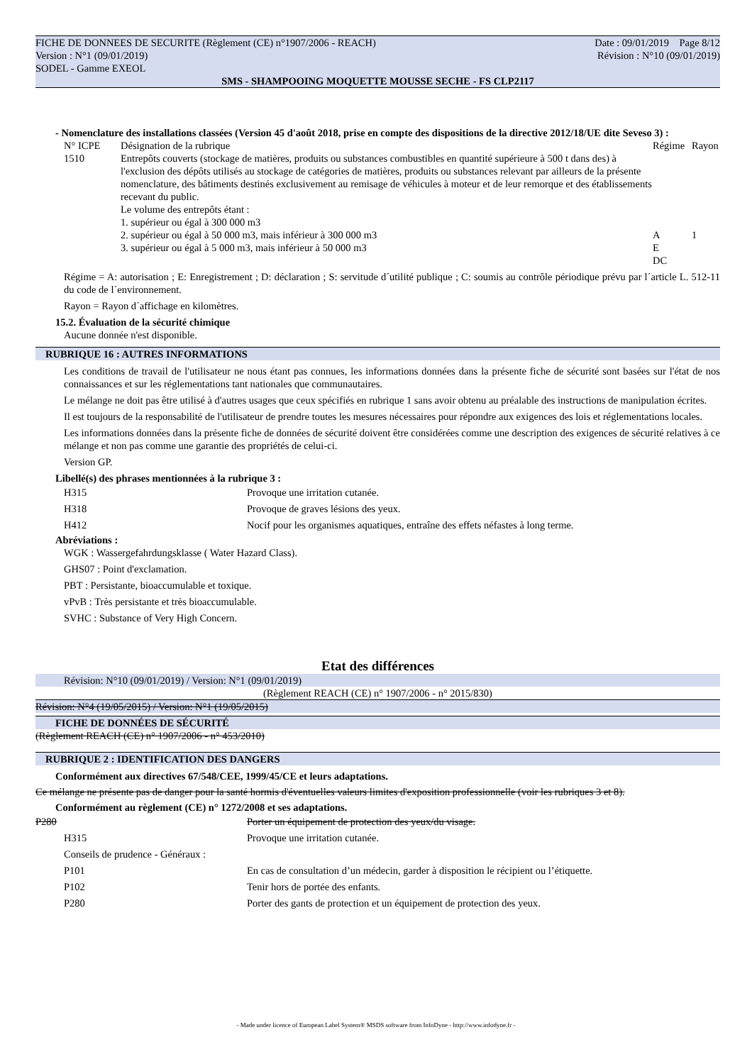FICHE DE DONNEES DE SECURITE (Règlement (CE) n°1907/2006 - REACH) Date : 09/01/2019 Page 8/12
Version : N°1 (09/01/2019) Révision : N°10 (09/01/2019)
SODEL - Gamme EXEOL
SMS - SHAMPOOING MOQUETTE MOUSSE SECHE - FS CLP2117
- Nomenclature des installations classées (Version 45 d'août 2018, prise en compte des dispositions de la directive 2012/18/UE dite Seveso 3) :
| N° ICPE | Désignation de la rubrique | Régime | Rayon |
| 1510 | Entrepôts couverts (stockage de matières, produits ou substances combustibles en quantité supérieure à 500 t dans des) à l'exclusion des dépôts utilisés au stockage de catégories de matières, produits ou substances relevant par ailleurs de la présente nomenclature, des bâtiments destinés exclusivement au remisage de véhicules à moteur et de leur remorque et des établissements recevant du public. Le volume des entrepôts étant : 1. supérieur ou égal à 300 000 m3 2. supérieur ou égal à 50 000 m3, mais inférieur à 300 000 m3 3. supérieur ou égal à 5 000 m3, mais inférieur à 50 000 m3 | A E DC | 1 |
Régime = A: autorisation ; E: Enregistrement ; D: déclaration ; S: servitude d´utilité publique ; C: soumis au contrôle périodique prévu par l´article L. 512-11 du code de l´environnement.
Rayon = Rayon d´affichage en kilomètres.
15.2. Évaluation de la sécurité chimique
Aucune donnée n'est disponible.
RUBRIQUE 16 : AUTRES INFORMATIONS
Les conditions de travail de l'utilisateur ne nous étant pas connues, les informations données dans la présente fiche de sécurité sont basées sur l'état de nos connaissances et sur les réglementations tant nationales que communautaires.
Le mélange ne doit pas être utilisé à d'autres usages que ceux spécifiés en rubrique 1 sans avoir obtenu au préalable des instructions de manipulation écrites.
Il est toujours de la responsabilité de l'utilisateur de prendre toutes les mesures nécessaires pour répondre aux exigences des lois et réglementations locales.
Les informations données dans la présente fiche de données de sécurité doivent être considérées comme une description des exigences de sécurité relatives à ce mélange et non pas comme une garantie des propriétés de celui-ci.
Version GP.
Libellé(s) des phrases mentionnées à la rubrique 3 :
| H315 | Provoque une irritation cutanée. |
| H318 | Provoque de graves lésions des yeux. |
| H412 | Nocif pour les organismes aquatiques, entraîne des effets néfastes à long terme. |
Abréviations :
WGK : Wassergefahrdungsklasse ( Water Hazard Class).
GHS07 : Point d'exclamation.
PBT : Persistante, bioaccumulable et toxique.
vPvB : Très persistante et très bioaccumulable.
SVHC : Substance of Very High Concern.
Etat des différences
Révision: N°10 (09/01/2019) / Version: N°1 (09/01/2019)
(Règlement REACH (CE) n° 1907/2006 - n° 2015/830)
Révision: N°4 (19/05/2015) / Version: N°1 (19/05/2015)
FICHE DE DONNÉES DE SÉCURITÉ
(Règlement REACH (CE) n° 1907/2006 - n° 453/2010)
RUBRIQUE 2 : IDENTIFICATION DES DANGERS
Conformément aux directives 67/548/CEE, 1999/45/CE et leurs adaptations.
Ce mélange ne présente pas de danger pour la santé hormis d'éventuelles valeurs limites d'exposition professionnelle (voir les rubriques 3 et 8).
Conformément au règlement (CE) n° 1272/2008 et ses adaptations.
| P280 | Porter un équipement de protection des yeux/du visage. |
| H315 | Provoque une irritation cutanée. |
| Conseils de prudence - Généraux : | |
| P101 | En cas de consultation d’un médecin, garder à disposition le récipient ou l’étiquette. |
| P102 | Tenir hors de portée des enfants. |
| P280 | Porter des gants de protection et un équipement de protection des yeux. |
- Made under licence of European Label System® MSDS software from InfoDyne - http://www.infodyne.fr -